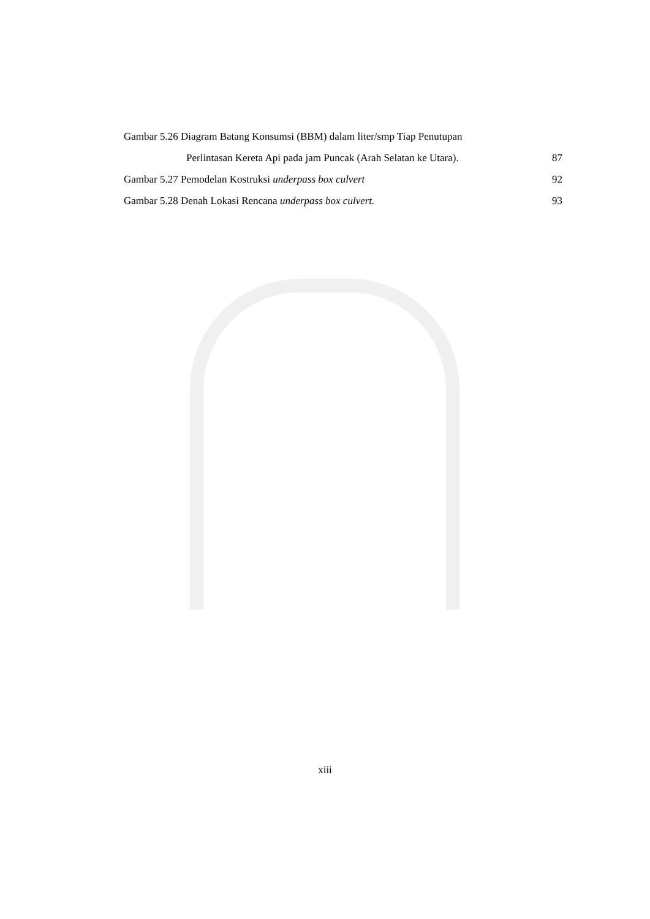Gambar 5.26 Diagram Batang Konsumsi (BBM) dalam liter/smp Tiap Penutupan
Perlintasan Kereta Api pada jam Puncak (Arah Selatan ke Utara). 87
Gambar 5.27 Pemodelan Kostruksi underpass box culvert 92
Gambar 5.28 Denah Lokasi Rencana underpass box culvert. 93
xiii